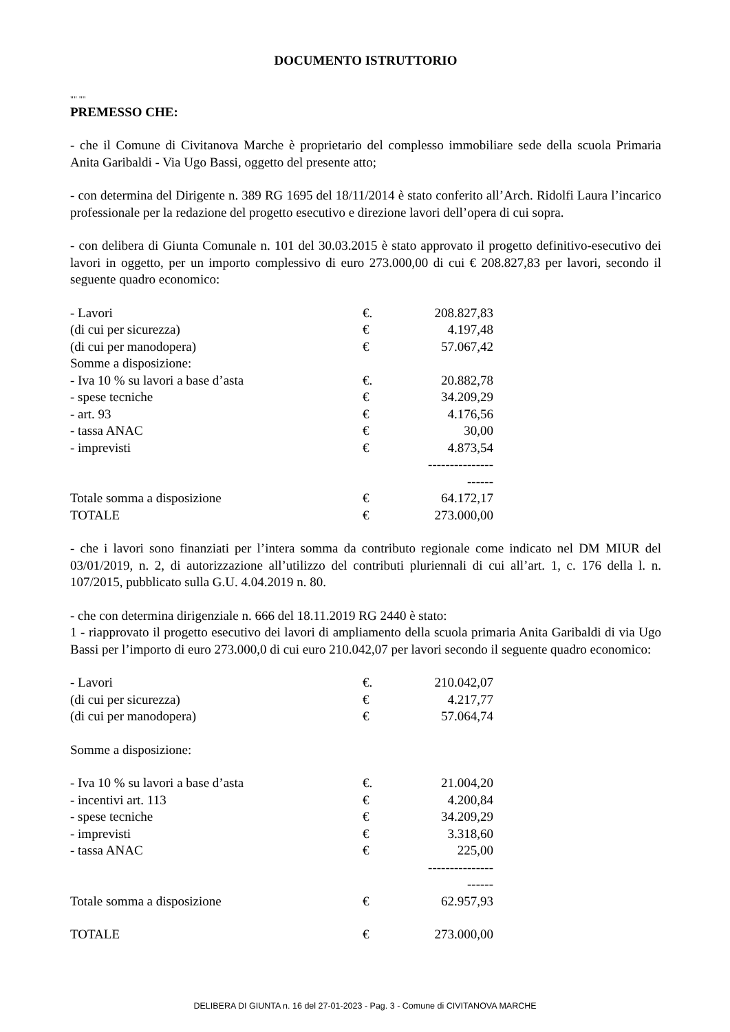DOCUMENTO ISTRUTTORIO
"" ""
PREMESSO CHE:
- che il Comune di Civitanova Marche è proprietario del complesso immobiliare sede della scuola Primaria Anita Garibaldi - Via Ugo Bassi, oggetto del presente atto;
- con determina del Dirigente n. 389 RG 1695 del 18/11/2014 è stato conferito all’Arch. Ridolfi Laura l’incarico professionale per la redazione del progetto esecutivo e direzione lavori dell’opera di cui sopra.
- con delibera di Giunta Comunale n. 101 del 30.03.2015 è stato approvato il progetto definitivo-esecutivo dei lavori in oggetto, per un importo complessivo di euro 273.000,00 di cui € 208.827,83 per lavori, secondo il seguente quadro economico:
| - Lavori | €. | 208.827,83 |
| (di cui per sicurezza) | € | 4.197,48 |
| (di cui per manodopera) | € | 57.067,42 |
| Somme a disposizione: | | |
| - Iva 10 % su lavori a base d’asta | €. | 20.882,78 |
| - spese tecniche | € | 34.209,29 |
| - art. 93 | € | 4.176,56 |
| - tassa ANAC | € | 30,00 |
| - imprevisti | € | 4.873,54 |
| | | --------------------- |
| Totale somma a disposizione | € | 64.172,17 |
| TOTALE | € | 273.000,00 |
- che i lavori sono finanziati per l’intera somma da contributo regionale come indicato nel DM MIUR del 03/01/2019, n. 2, di autorizzazione all’utilizzo del contributi pluriennali di cui all’art. 1, c. 176 della l. n. 107/2015, pubblicato sulla G.U. 4.04.2019 n. 80.
- che con determina dirigenziale n. 666 del 18.11.2019 RG 2440 è stato:
1 - riapprovato il progetto esecutivo dei lavori di ampliamento della scuola primaria Anita Garibaldi di via Ugo Bassi per l’importo di euro 273.000,0 di cui euro 210.042,07 per lavori secondo il seguente quadro economico:
| - Lavori | €. | 210.042,07 |
| (di cui per sicurezza) | € | 4.217,77 |
| (di cui per manodopera) | € | 57.064,74 |
| Somme a disposizione: | | |
| - Iva 10 % su lavori a base d’asta | €. | 21.004,20 |
| - incentivi art. 113 | € | 4.200,84 |
| - spese tecniche | € | 34.209,29 |
| - imprevisti | € | 3.318,60 |
| - tassa ANAC | € | 225,00 |
| | | --------------------- |
| Totale somma a disposizione | € | 62.957,93 |
| TOTALE | € | 273.000,00 |
DELIBERA DI GIUNTA n. 16 del 27-01-2023 - Pag. 3 - Comune di CIVITANOVA MARCHE